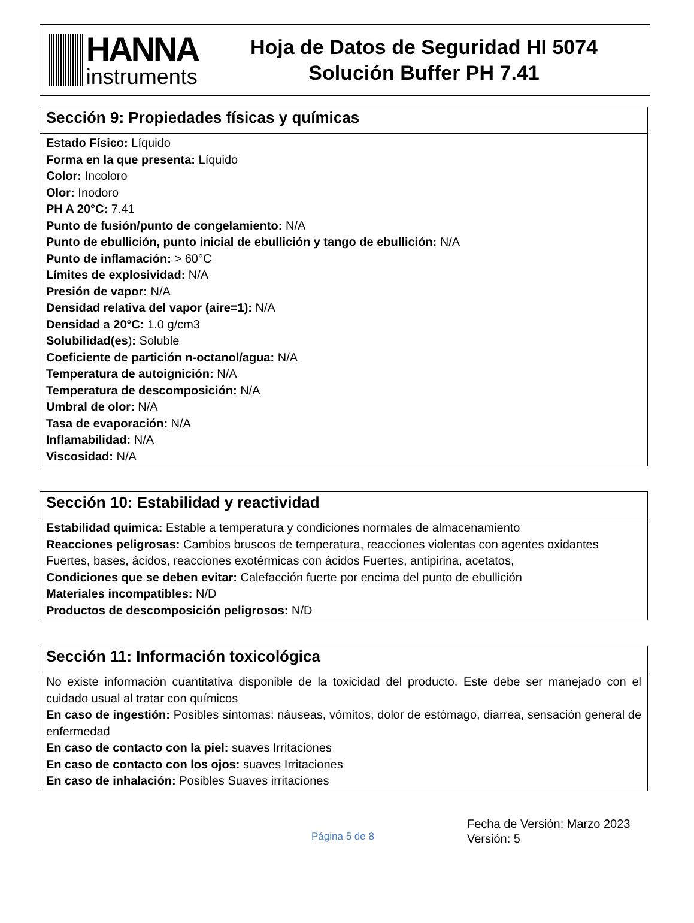HANNA
instruments
Hoja de Datos de Seguridad HI 5074
Solución Buffer PH 7.41
| Sección 9: Propiedades físicas y químicas |
| --- |
| Estado Físico: Líquido Forma en la que presenta: Líquido Color: Incoloro Olor: Inodoro PH A 20°C: 7.41 Punto de fusión/punto de congelamiento: N/A Punto de ebullición, punto inicial de ebullición y tango de ebullición: N/A Punto de inflamación: > 60°C Límites de explosividad: N/A Presión de vapor: N/A Densidad relativa del vapor (aire=1): N/A Densidad a 20°C: 1.0 g/cm3 Solubilidad(es ) : Soluble Coeficiente de partición n-octanol/agua: N/A Temperatura de autoignición: N/A Temperatura de descomposición: N/A Umbral de olor: N/A Tasa de evaporación: N/A Inflamabilidad: N/A Viscosidad: N/A |
| Sección 10: Estabilidad y reactividad |
| --- |
| Estabilidad química: Estable a temperatura y condiciones normales de almacenamiento Reacciones peligrosas: Cambios bruscos de temperatura, reacciones violentas con agentes oxidantes Fuertes, bases, ácidos, reacciones exotérmicas con ácidos Fuertes, antipirina, acetatos, Condiciones que se deben evitar: Calefacción fuerte por encima del punto de ebullición Materiales incompatibles: N/D Productos de descomposición peligrosos: N/D |
| Sección 11: Información toxicológica |
| --- |
| No existe información cuantitativa disponible de la toxicidad del producto. Este debe ser manejado con el cuidado usual al tratar con químicos En caso de ingestión: Posibles síntomas: náuseas, vómitos, dolor de estómago, diarrea, sensación general de enfermedad En caso de contacto con la piel: suaves Irritaciones En caso de contacto con los ojos: suaves Irritaciones En caso de inhalación: Posibles Suaves irritaciones |
Página 5 de 8
Fecha de Versión: Marzo 2023
Versión: 5